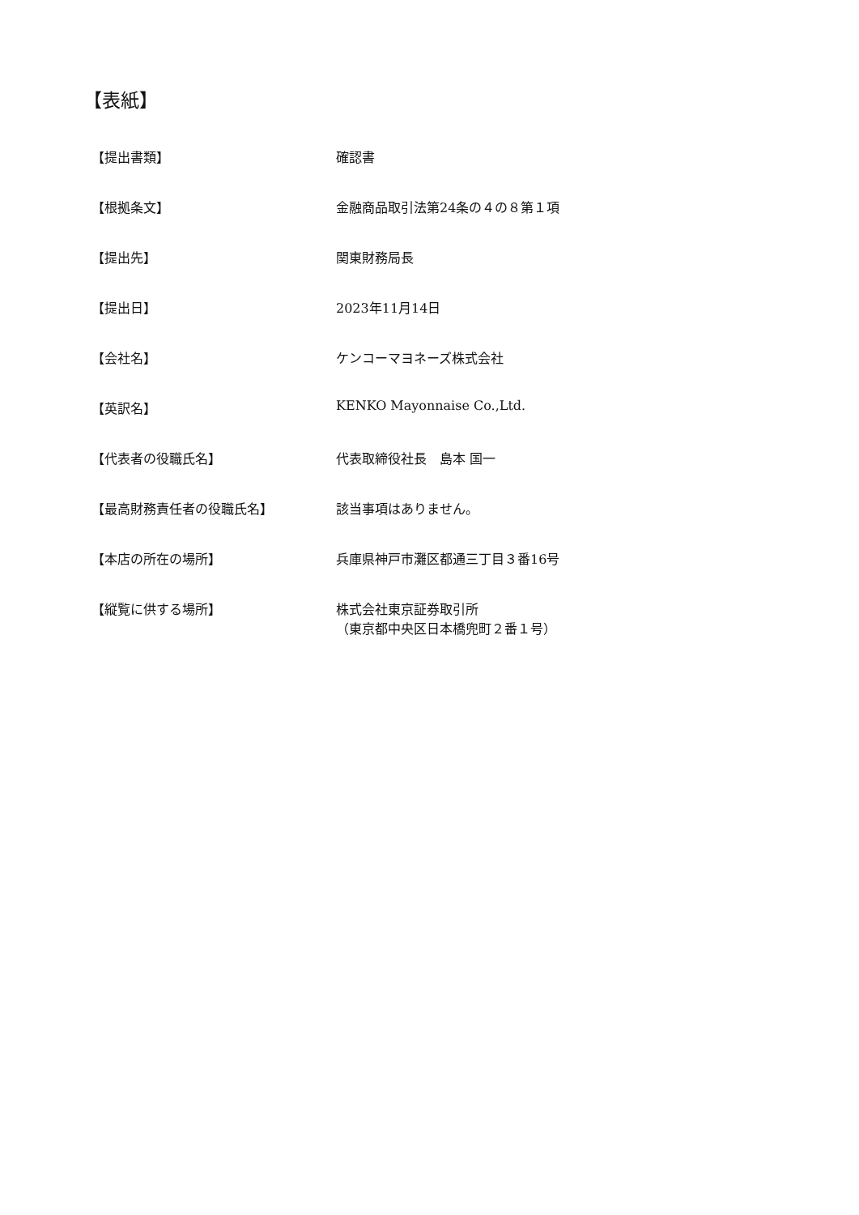【表紙】
| 【提出書類】 | 確認書 |
| 【根拠条文】 | 金融商品取引法第24条の４の８第１項 |
| 【提出先】 | 関東財務局長 |
| 【提出日】 | 2023年11月14日 |
| 【会社名】 | ケンコーマヨネーズ株式会社 |
| 【英訳名】 | KENKO Mayonnaise Co.,Ltd. |
| 【代表者の役職氏名】 | 代表取締役社長 島本 国一 |
| 【最高財務責任者の役職氏名】 | 該当事項はありません。 |
| 【本店の所在の場所】 | 兵庫県神戸市灘区都通三丁目３番16号 |
| 【縦覧に供する場所】 | 株式会社東京証券取引所 （東京都中央区日本橋兜町２番１号） |